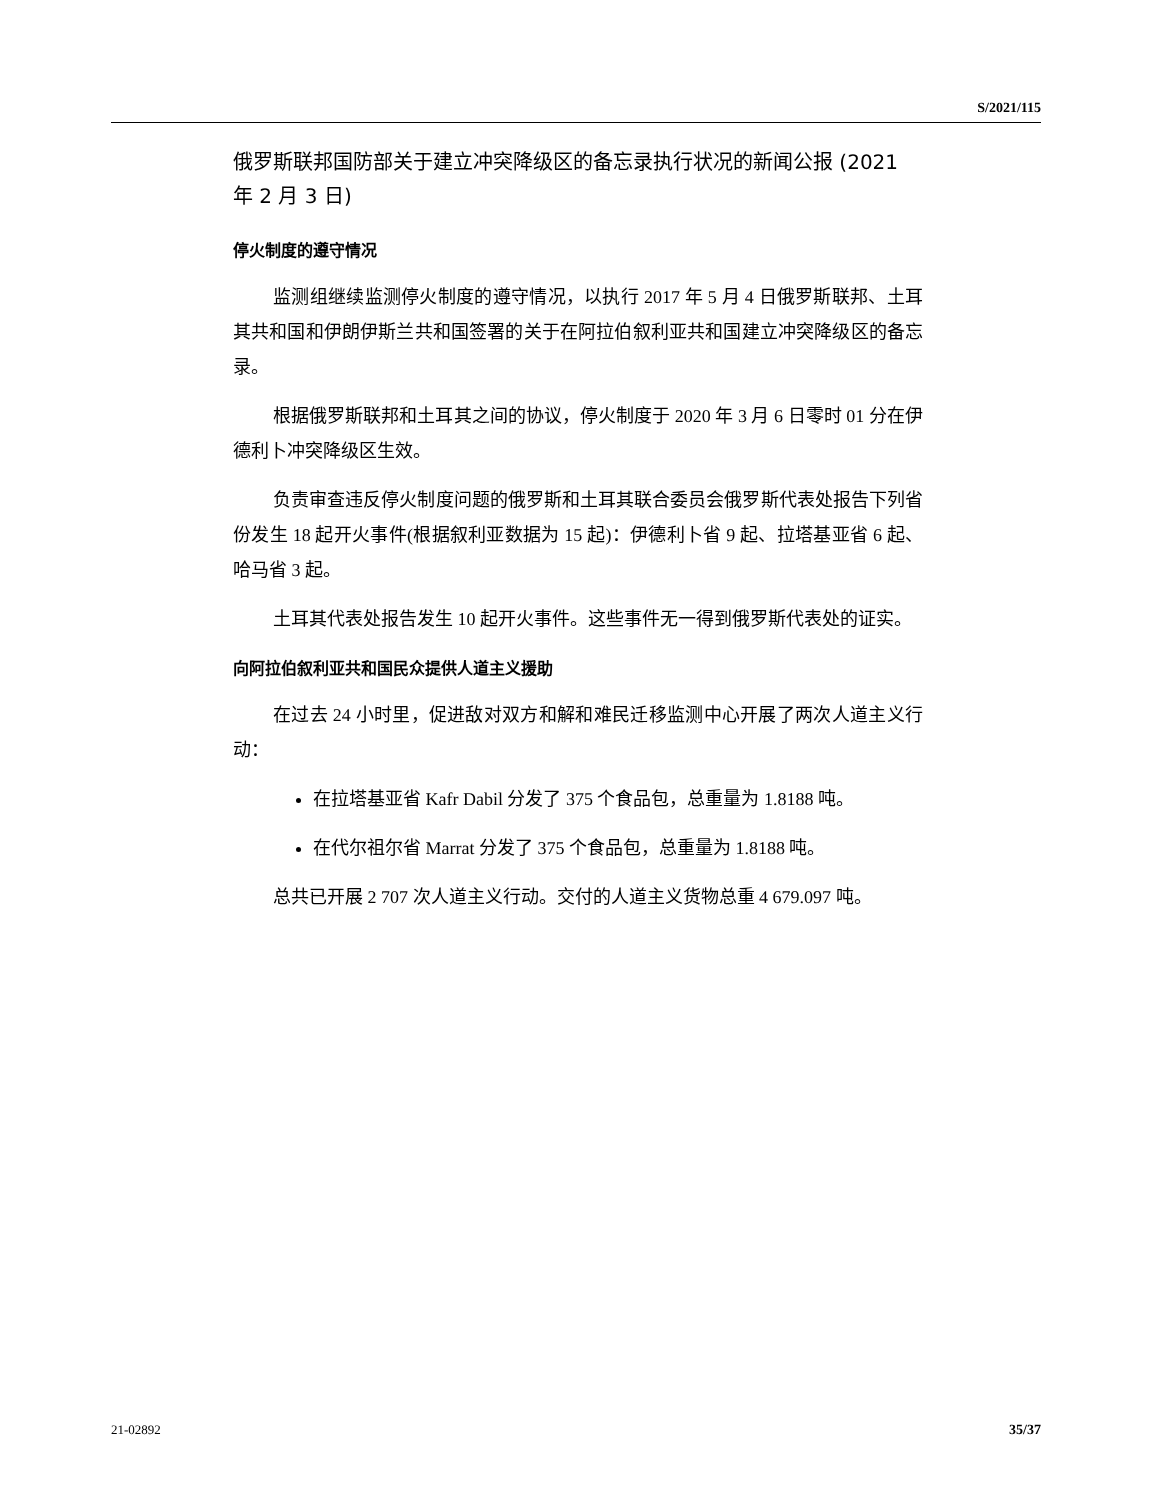S/2021/115
俄罗斯联邦国防部关于建立冲突降级区的备忘录执行状况的新闻公报 (2021 年 2 月 3 日)
停火制度的遵守情况
监测组继续监测停火制度的遵守情况，以执行 2017 年 5 月 4 日俄罗斯联邦、土耳其共和国和伊朗伊斯兰共和国签署的关于在阿拉伯叙利亚共和国建立冲突降级区的备忘录。
根据俄罗斯联邦和土耳其之间的协议，停火制度于 2020 年 3 月 6 日零时 01 分在伊德利卜冲突降级区生效。
负责审查违反停火制度问题的俄罗斯和土耳其联合委员会俄罗斯代表处报告下列省份发生 18 起开火事件(根据叙利亚数据为 15 起)：伊德利卜省 9 起、拉塔基亚省 6 起、哈马省 3 起。
土耳其代表处报告发生 10 起开火事件。这些事件无一得到俄罗斯代表处的证实。
向阿拉伯叙利亚共和国民众提供人道主义援助
在过去 24 小时里，促进敌对双方和解和难民迁移监测中心开展了两次人道主义行动：
在拉塔基亚省 Kafr Dabil 分发了 375 个食品包，总重量为 1.8188 吨。
在代尔祖尔省 Marrat 分发了 375 个食品包，总重量为 1.8188 吨。
总共已开展 2 707 次人道主义行动。交付的人道主义货物总重 4 679.097 吨。
21-02892 35/37